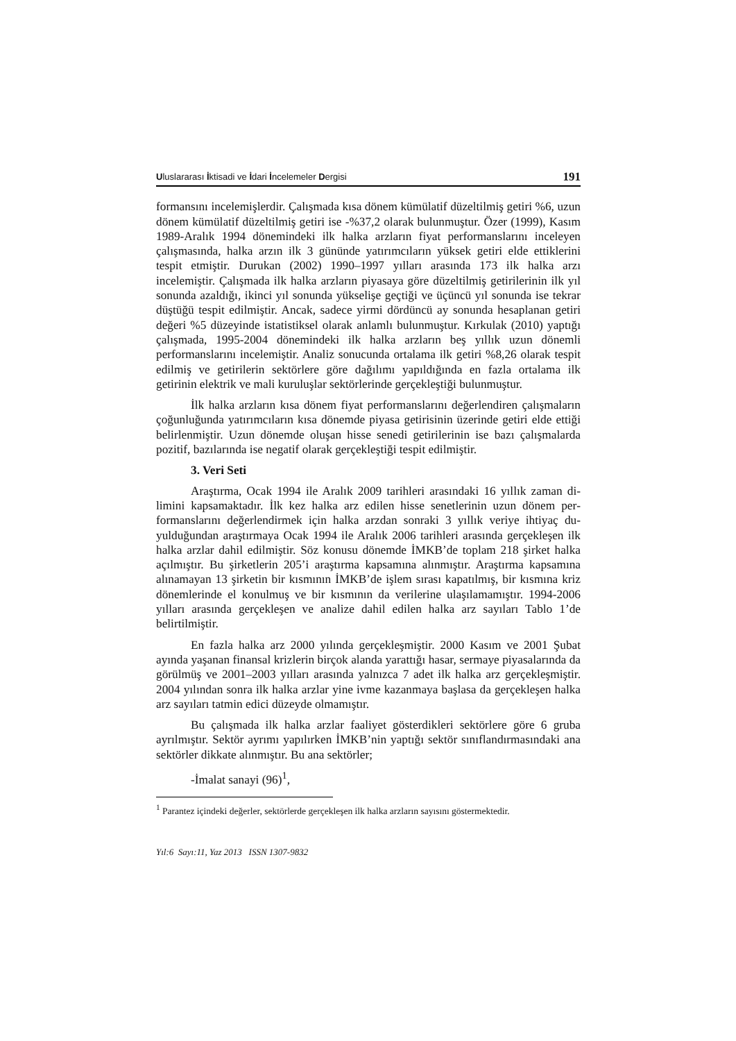Uluslararası İktisadi ve İdari İncelemeler Dergisi 191
formansını incelemişlerdir. Çalışmada kısa dönem kümülatif düzeltilmiş getiri %6, uzun dönem kümülatif düzeltilmiş getiri ise -%37,2 olarak bulunmuştur. Özer (1999), Kasım 1989-Aralık 1994 dönemindeki ilk halka arzların fiyat performansla­rını inceleyen çalışmasında, halka arzın ilk 3 gününde yatırımcıların yüksek getiri elde ettiklerini tespit etmiştir. Durukan (2002) 1990–1997 yılları arasında 173 ilk halka arzı incelemiştir. Çalışmada ilk halka arzların piyasaya göre düzeltilmiş getiri­lerinin ilk yıl sonunda azaldığı, ikinci yıl sonunda yükselişe geçtiği ve üçüncü yıl sonunda ise tekrar düştüğü tespit edilmiştir. Ancak, sadece yirmi dördüncü ay so­nunda hesaplanan getiri değeri %5 düzeyinde istatistiksel olarak anlamlı bulunmuş­tur. Kırkulak (2010) yaptığı çalışmada, 1995-2004 dönemindeki ilk halka arzların beş yıllık uzun dönemli performanslarını incelemiştir. Analiz sonucunda ortalama ilk getiri %8,26 olarak tespit edilmiş ve getirilerin sektörlere göre dağılımı yapıldı­ğında en fazla ortalama ilk getirinin elektrik ve mali kuruluşlar sektörlerinde gerçek­leştiği bulunmuştur.
İlk halka arzların kısa dönem fiyat performanslarını değerlendiren çalışmala­rın çoğunluğunda yatırımcıların kısa dönemde piyasa getirisinin üzerinde getiri elde ettiği belirlenmiştir. Uzun dönemde oluşan hisse senedi getirilerinin ise bazı çalış­malarda pozitif, bazılarında ise negatif olarak gerçekleştiği tespit edilmiştir.
3. Veri Seti
Araştırma, Ocak 1994 ile Aralık 2009 tarihleri arasındaki 16 yıllık zaman di­limini kapsamaktadır. İlk kez halka arz edilen hisse senetlerinin uzun dönem per­formanslarını değerlendirmek için halka arzdan sonraki 3 yıllık veriye ihtiyaç du­yulduğundan araştırmaya Ocak 1994 ile Aralık 2006 tarihleri arasında gerçekleşen ilk halka arzlar dahil edilmiştir. Söz konusu dönemde İMKB’de toplam 218 şirket halka açılmıştır. Bu şirketlerin 205’i araştırma kapsamına alınmıştır. Araştırma kap­samına alınamayan 13 şirketin bir kısmının İMKB’de işlem sırası kapatılmış, bir kısmına kriz dönemlerinde el konulmuş ve bir kısmının da verilerine ulaşılamamış­tır. 1994-2006 yılları arasında gerçekleşen ve analize dahil edilen halka arz sayıları Tablo 1’de belirtilmiştir.
En fazla halka arz 2000 yılında gerçekleşmiştir. 2000 Kasım ve 2001 Şubat ayında yaşanan finansal krizlerin birçok alanda yarattığı hasar, sermaye piyasaların­da da görülmüş ve 2001–2003 yılları arasında yalnızca 7 adet ilk halka arz gerçek­leşmiştir. 2004 yılından sonra ilk halka arzlar yine ivme kazanmaya başlasa da ger­çekleşen halka arz sayıları tatmin edici düzeyde olmamıştır.
Bu çalışmada ilk halka arzlar faaliyet gösterdikleri sektörlere göre 6 gruba ayrılmıştır. Sektör ayrımı yapılırken İMKB’nin yaptığı sektör sınıflandırmasındaki ana sektörler dikkate alınmıştır. Bu ana sektörler;
-İmalat sanayi (96)<sup>1</sup>,
<sup>1</sup> Parantez içindeki değerler, sektörlerde gerçekleşen ilk halka arzların sayısını göstermektedir.
Yıl:6 Sayı:11, Yaz 2013 ISSN 1307-9832